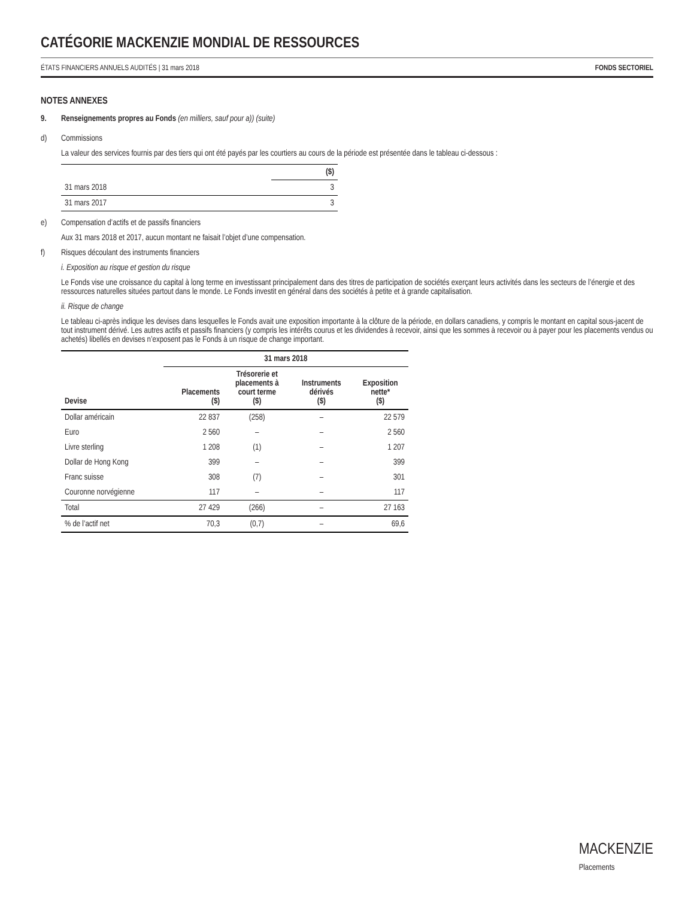CATÉGORIE MACKENZIE MONDIAL DE RESSOURCES
ÉTATS FINANCIERS ANNUELS AUDITÉS | 31 mars 2018 FONDS SECTORIEL
NOTES ANNEXES
9. Renseignements propres au Fonds (en milliers, sauf pour a)) (suite)
d) Commissions
La valeur des services fournis par des tiers qui ont été payés par les courtiers au cours de la période est présentée dans le tableau ci-dessous :
| | ($) |
| --- | --- |
| 31 mars 2018 | 3 |
| 31 mars 2017 | 3 |
e) Compensation d’actifs et de passifs financiers
Aux 31 mars 2018 et 2017, aucun montant ne faisait l’objet d’une compensation.
f) Risques découlant des instruments financiers
i. Exposition au risque et gestion du risque
Le Fonds vise une croissance du capital à long terme en investissant principalement dans des titres de participation de sociétés exerçant leurs activités dans les secteurs de l’énergie et des ressources naturelles situées partout dans le monde. Le Fonds investit en général dans des sociétés à petite et à grande capitalisation.
ii. Risque de change
Le tableau ci-après indique les devises dans lesquelles le Fonds avait une exposition importante à la clôture de la période, en dollars canadiens, y compris le montant en capital sous-jacent de tout instrument dérivé. Les autres actifs et passifs financiers (y compris les intérêts courus et les dividendes à recevoir, ainsi que les sommes à recevoir ou à payer pour les placements vendus ou achetés) libellés en devises n’exposent pas le Fonds à un risque de change important.
| | 31 mars 2018 | | | |
| --- | --- | --- | --- | --- |
| Devise | Placements ($) | Trésorerie et placements à court terme ($) | Instruments dérivés ($) | Exposition nette* ($) |
| Dollar américain | 22 837 | (258) | – | 22 579 |
| Euro | 2 560 | – | – | 2 560 |
| Livre sterling | 1 208 | (1) | – | 1 207 |
| Dollar de Hong Kong | 399 | – | – | 399 |
| Franc suisse | 308 | (7) | – | 301 |
| Couronne norvégienne | 117 | – | – | 117 |
| Total | 27 429 | (266) | – | 27 163 |
| % de l’actif net | 70,3 | (0,7) | – | 69,6 |
MACKENZIE
Placements